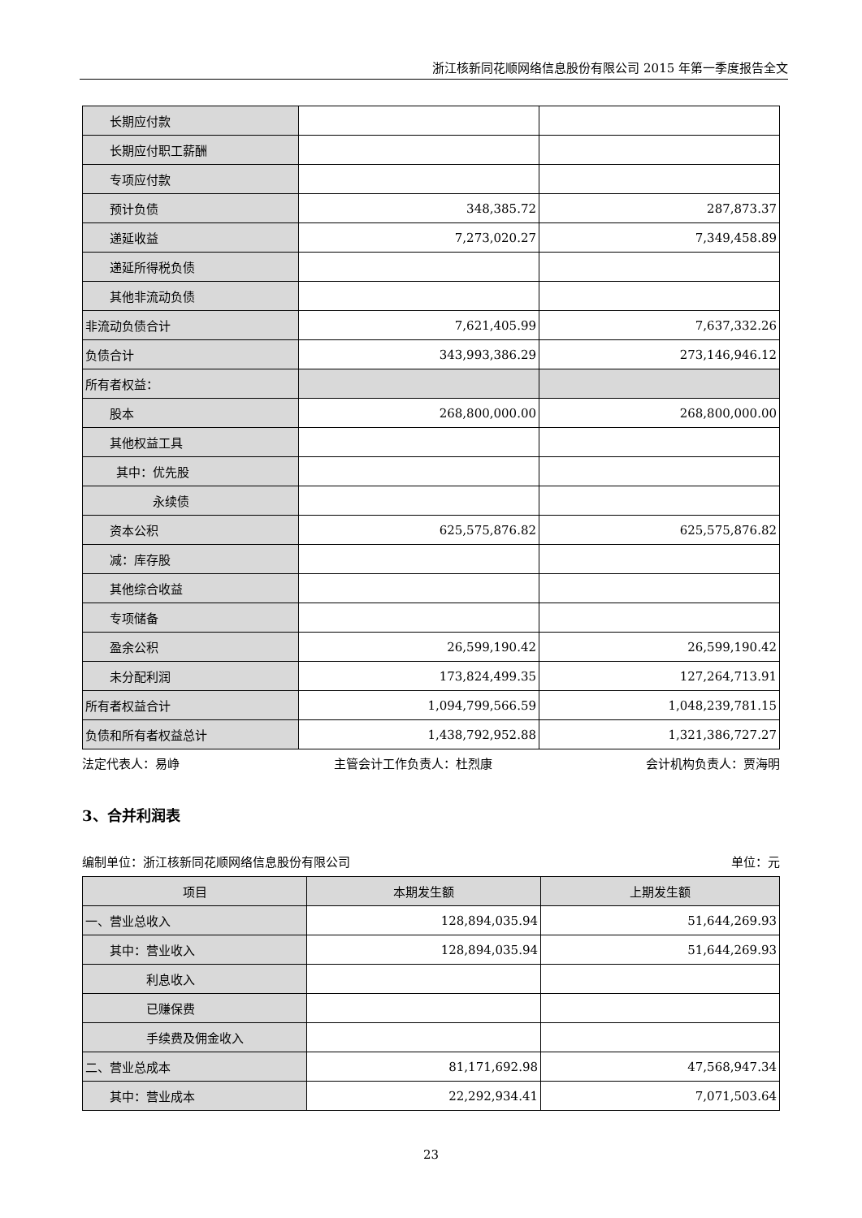浙江核新同花顺网络信息股份有限公司 2015 年第一季度报告全文
| 长期应付款 | | |
| 长期应付职工薪酬 | | |
| 专项应付款 | | |
| 预计负债 | 348,385.72 | 287,873.37 |
| 递延收益 | 7,273,020.27 | 7,349,458.89 |
| 递延所得税负债 | | |
| 其他非流动负债 | | |
| 非流动负债合计 | 7,621,405.99 | 7,637,332.26 |
| 负债合计 | 343,993,386.29 | 273,146,946.12 |
| 所有者权益： | | |
| 股本 | 268,800,000.00 | 268,800,000.00 |
| 其他权益工具 | | |
| 其中：优先股 | | |
| 永续债 | | |
| 资本公积 | 625,575,876.82 | 625,575,876.82 |
| 减：库存股 | | |
| 其他综合收益 | | |
| 专项储备 | | |
| 盈余公积 | 26,599,190.42 | 26,599,190.42 |
| 未分配利润 | 173,824,499.35 | 127,264,713.91 |
| 所有者权益合计 | 1,094,799,566.59 | 1,048,239,781.15 |
| 负债和所有者权益总计 | 1,438,792,952.88 | 1,321,386,727.27 |
法定代表人：易峥 主管会计工作负责人：杜烈康 会计机构负责人：贾海明
3、合并利润表
编制单位：浙江核新同花顺网络信息股份有限公司 单位：元
| 项目 | 本期发生额 | 上期发生额 |
| --- | --- | --- |
| 一、营业总收入 | 128,894,035.94 | 51,644,269.93 |
| 其中：营业收入 | 128,894,035.94 | 51,644,269.93 |
| 利息收入 | | |
| 已赚保费 | | |
| 手续费及佣金收入 | | |
| 二、营业总成本 | 81,171,692.98 | 47,568,947.34 |
| 其中：营业成本 | 22,292,934.41 | 7,071,503.64 |
23